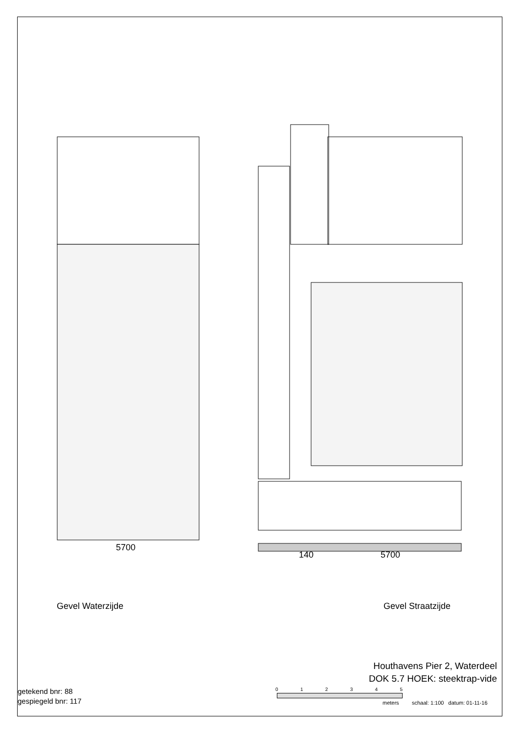5700
140 5700
Gevel Waterzijde Gevel Straatzijde
Houthavens Pier 2, Waterdeel
DOK 5.7 HOEK: steektrap-vide
getekend bnr: 88
gespiegeld bnr: 117
0 1 2 3 4 5
meters
schaal: 1:100 datum: 01-11-16